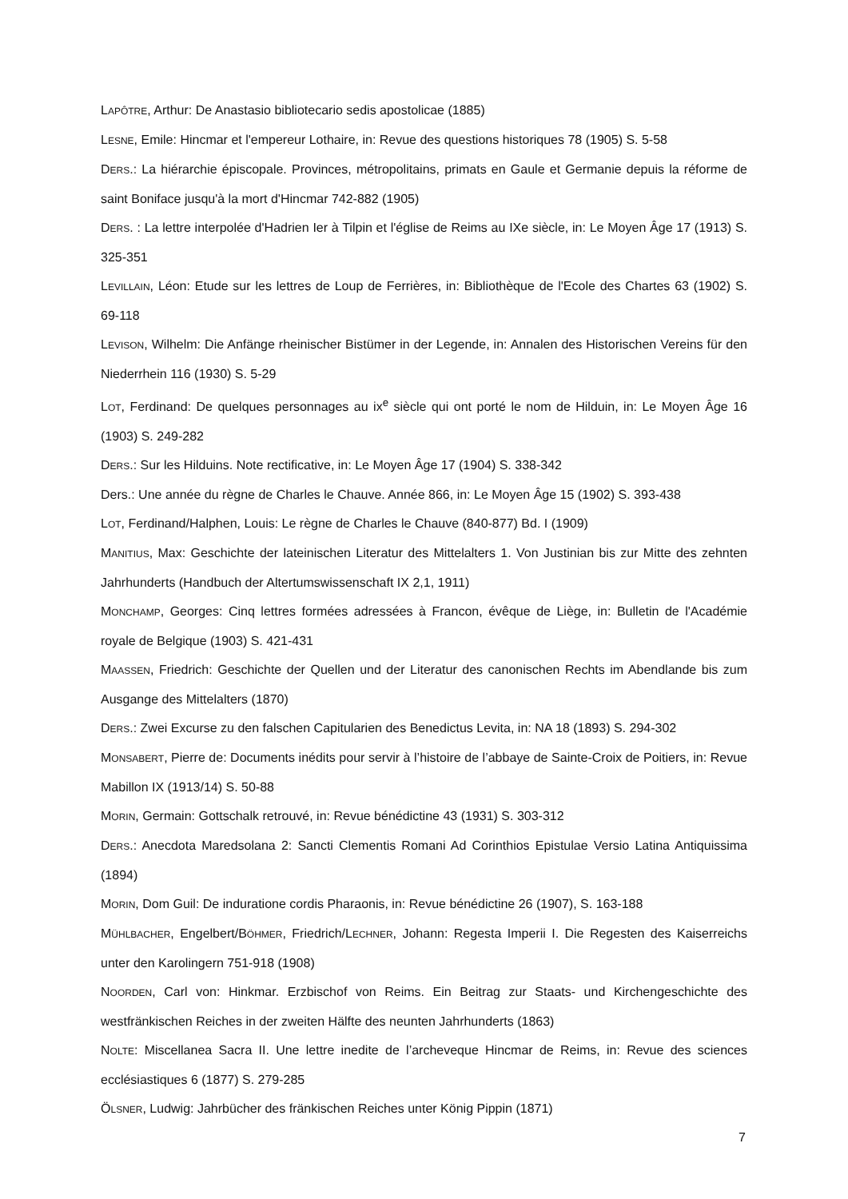LAPÔTRE, Arthur: De Anastasio bibliotecario sedis apostolicae (1885)
LESNE, Emile: Hincmar et l'empereur Lothaire, in: Revue des questions historiques 78 (1905) S. 5-58
DERS.: La hiérarchie épiscopale. Provinces, métropolitains, primats en Gaule et Germanie depuis la réforme de saint Boniface jusqu'à la mort d'Hincmar 742-882 (1905)
DERS. : La lettre interpolée d'Hadrien Ier à Tilpin et l'église de Reims au IXe siècle, in: Le Moyen Âge 17 (1913) S. 325-351
LEVILLAIN, Léon: Etude sur les lettres de Loup de Ferrières, in: Bibliothèque de l'Ecole des Chartes 63 (1902) S. 69-118
LEVISON, Wilhelm: Die Anfänge rheinischer Bistümer in der Legende, in: Annalen des Historischen Vereins für den Niederrhein 116 (1930) S. 5-29
LOT, Ferdinand: De quelques personnages au ix<sup>e</sup> siècle qui ont porté le nom de Hilduin, in: Le Moyen Âge 16 (1903) S. 249-282
DERS.: Sur les Hilduins. Note rectificative, in: Le Moyen Âge 17 (1904) S. 338-342
Ders.: Une année du règne de Charles le Chauve. Année 866, in: Le Moyen Âge 15 (1902) S. 393-438
LOT, Ferdinand/Halphen, Louis: Le règne de Charles le Chauve (840-877) Bd. I (1909)
MANITIUS, Max: Geschichte der lateinischen Literatur des Mittelalters 1. Von Justinian bis zur Mitte des zehnten Jahrhunderts (Handbuch der Altertumswissenschaft IX 2,1, 1911)
MONCHAMP, Georges: Cinq lettres formées adressées à Francon, évêque de Liège, in: Bulletin de l'Académie royale de Belgique (1903) S. 421-431
MAASSEN, Friedrich: Geschichte der Quellen und der Literatur des canonischen Rechts im Abendlande bis zum Ausgange des Mittelalters (1870)
DERS.: Zwei Excurse zu den falschen Capitularien des Benedictus Levita, in: NA 18 (1893) S. 294-302
MONSABERT, Pierre de: Documents inédits pour servir à l’histoire de l’abbaye de Sainte-Croix de Poitiers, in: Revue Mabillon IX (1913/14) S. 50-88
MORIN, Germain: Gottschalk retrouvé, in: Revue bénédictine 43 (1931) S. 303-312
DERS.: Anecdota Maredsolana 2: Sancti Clementis Romani Ad Corinthios Epistulae Versio Latina Antiquissima (1894)
MORIN, Dom Guil: De induratione cordis Pharaonis, in: Revue bénédictine 26 (1907), S. 163-188
MÜHLBACHER, Engelbert/BÖHMER, Friedrich/LECHNER, Johann: Regesta Imperii I. Die Regesten des Kaiserreichs unter den Karolingern 751-918 (1908)
NOORDEN, Carl von: Hinkmar. Erzbischof von Reims. Ein Beitrag zur Staats- und Kirchengeschichte des westfränkischen Reiches in der zweiten Hälfte des neunten Jahrhunderts (1863)
NOLTE: Miscellanea Sacra II. Une lettre inedite de l’archeveque Hincmar de Reims, in: Revue des sciences ecclésiastiques 6 (1877) S. 279-285
ÖLSNER, Ludwig: Jahrbücher des fränkischen Reiches unter König Pippin (1871)
7